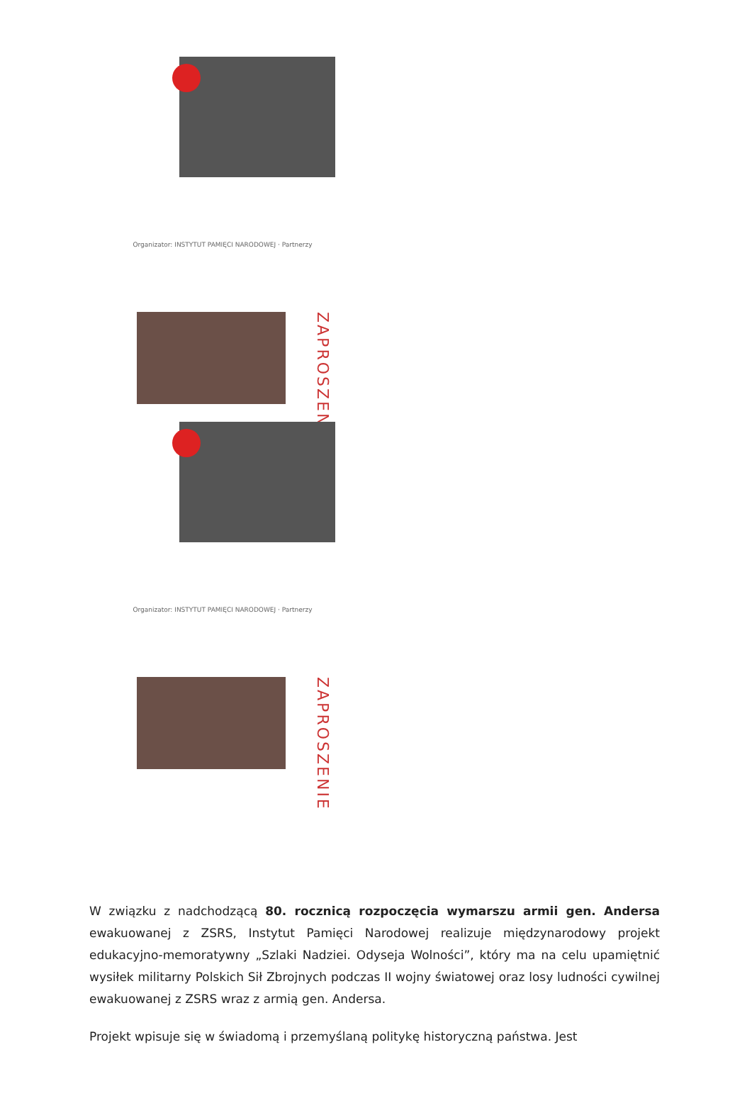Organizator: INSTYTUT PAMIĘCI NARODOWEJ · Partnerzy
ZAPROSZENIE
Organizator: INSTYTUT PAMIĘCI NARODOWEJ · Partnerzy
ZAPROSZENIE
W związku z nadchodzącą 80. rocznicą rozpoczęcia wymarszu armii gen. Andersa ewakuowanej z ZSRS, Instytut Pamięci Narodowej realizuje międzynarodowy projekt edukacyjno-memoratywny „Szlaki Nadziei. Odyseja Wolności”, który ma na celu upamiętnić wysiłek militarny Polskich Sił Zbrojnych podczas II wojny światowej oraz losy ludności cywilnej ewakuowanej z ZSRS wraz z armią gen. Andersa.
Projekt wpisuje się w świadomą i przemyślaną politykę historyczną państwa. Jest